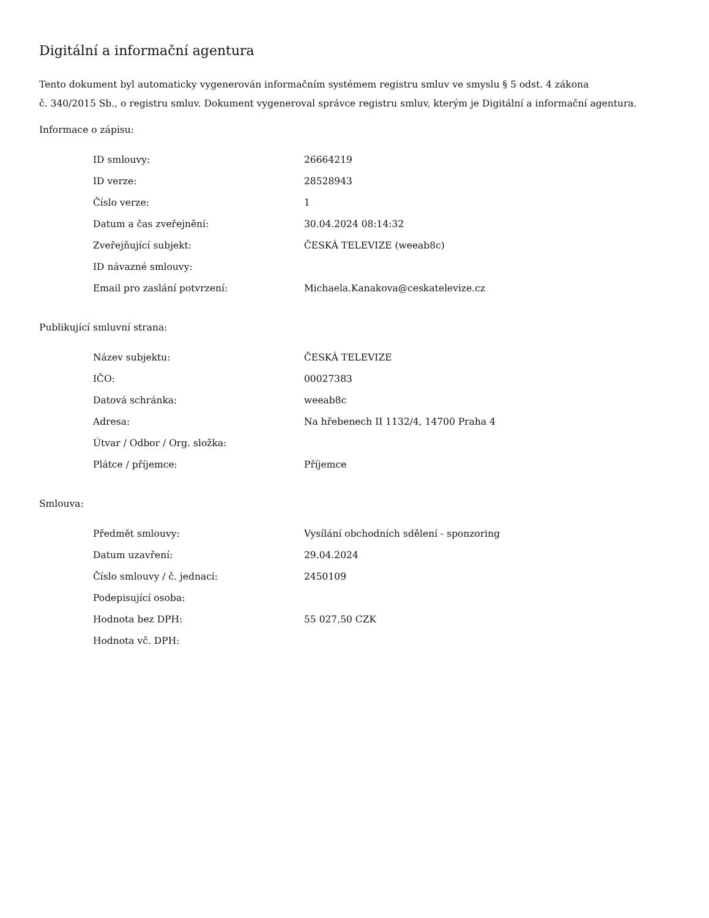Digitální a informační agentura
Tento dokument byl automaticky vygenerován informačním systémem registru smluv ve smyslu § 5 odst. 4 zákona
č. 340/2015 Sb., o registru smluv. Dokument vygeneroval správce registru smluv, kterým je Digitální a informační agentura.
Informace o zápisu:
| ID smlouvy: | 26664219 |
| ID verze: | 28528943 |
| Číslo verze: | 1 |
| Datum a čas zveřejnění: | 30.04.2024 08:14:32 |
| Zveřejňující subjekt: | ČESKÁ TELEVIZE (weeab8c) |
| ID návazné smlouvy: | |
| Email pro zaslání potvrzení: | Michaela.Kanakova@ceskatelevize.cz |
Publikující smluvní strana:
| Název subjektu: | ČESKÁ TELEVIZE |
| IČO: | 00027383 |
| Datová schránka: | weeab8c |
| Adresa: | Na hřebenech II 1132/4, 14700 Praha 4 |
| Útvar / Odbor / Org. složka: | |
| Plátce / příjemce: | Příjemce |
Smlouva:
| Předmět smlouvy: | Vysílání obchodních sdělení - sponzoring |
| Datum uzavření: | 29.04.2024 |
| Číslo smlouvy / č. jednací: | 2450109 |
| Podepisující osoba: | |
| Hodnota bez DPH: | 55 027,50 CZK |
| Hodnota vč. DPH: | |